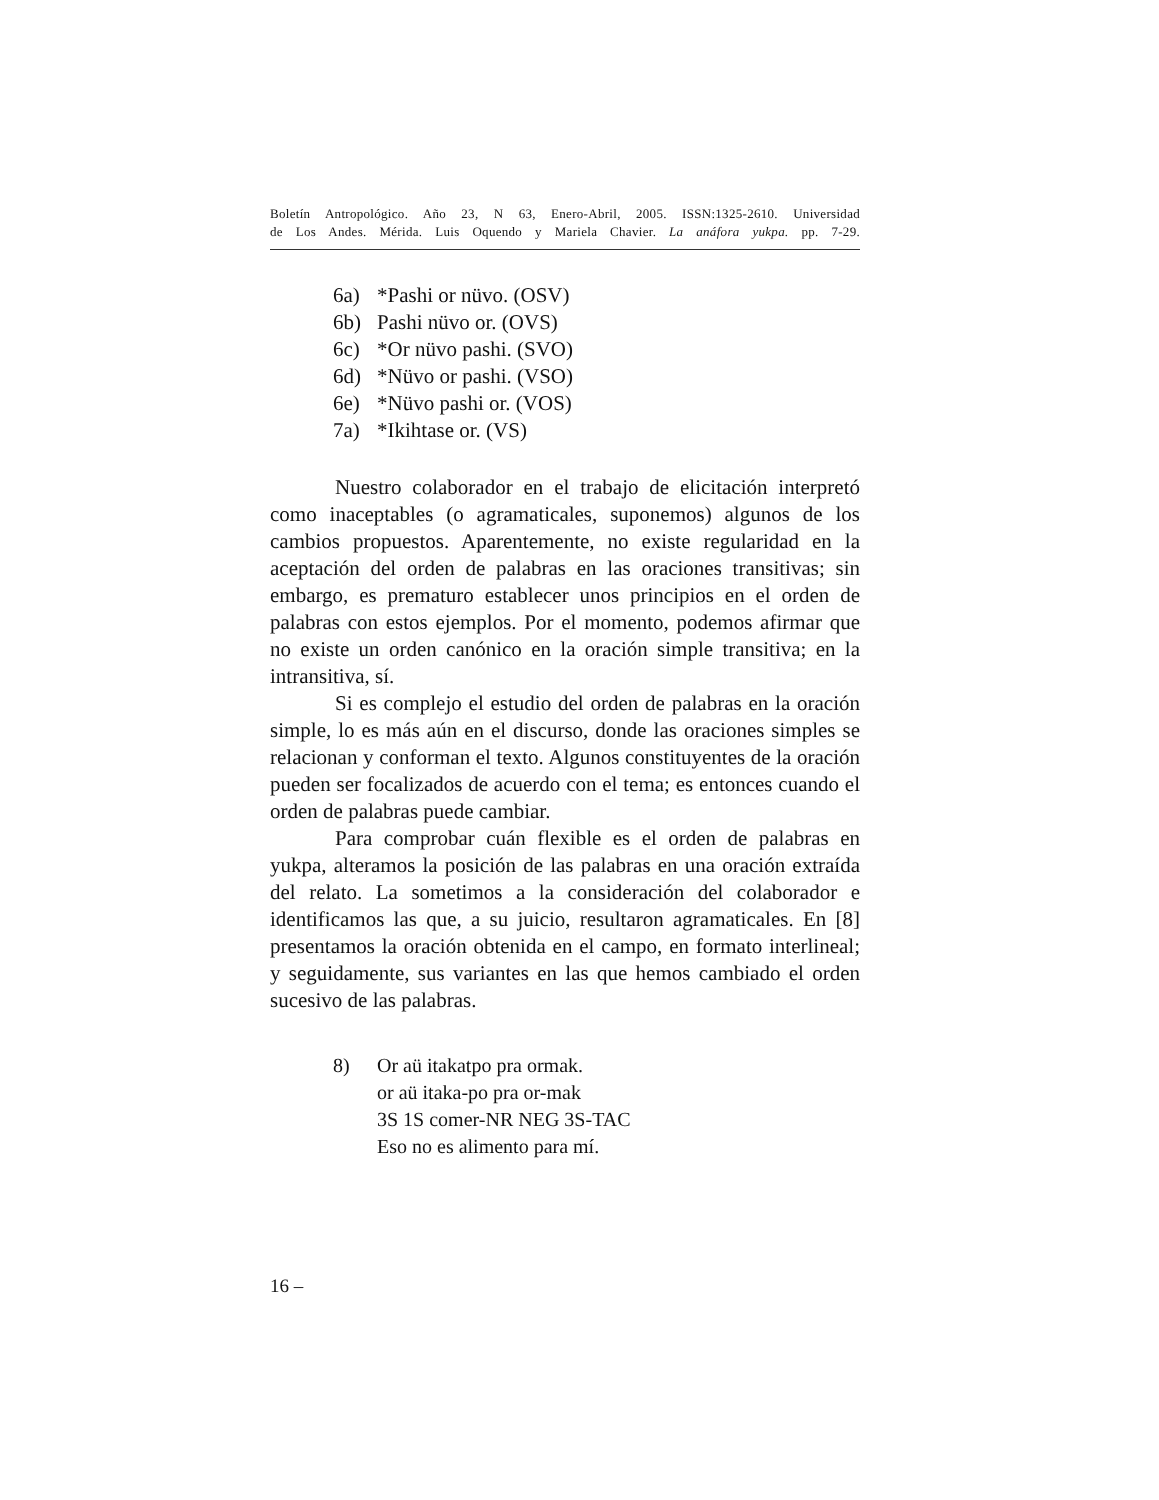Boletín Antropológico. Año 23, N 63, Enero-Abril, 2005. ISSN:1325-2610. Universidad
de Los Andes. Mérida. Luis Oquendo y Mariela Chavier. La anáfora yukpa. pp. 7-29.
6a) *Pashi or nüvo. (OSV)
6b) Pashi nüvo or. (OVS)
6c) *Or nüvo pashi. (SVO)
6d) *Nüvo or pashi. (VSO)
6e) *Nüvo pashi or. (VOS)
7a) *Ikihtase or. (VS)
Nuestro colaborador en el trabajo de elicitación interpretó como inaceptables (o agramaticales, suponemos) algunos de los cambios propuestos. Aparentemente, no existe regularidad en la aceptación del orden de palabras en las oraciones transitivas; sin embargo, es prematuro establecer unos principios en el orden de palabras con estos ejemplos. Por el momento, podemos afirmar que no existe un orden canónico en la oración simple transitiva; en la intransitiva, sí.
Si es complejo el estudio del orden de palabras en la oración simple, lo es más aún en el discurso, donde las oraciones simples se relacionan y conforman el texto. Algunos constituyentes de la oración pueden ser focalizados de acuerdo con el tema; es entonces cuando el orden de palabras puede cambiar.
Para comprobar cuán flexible es el orden de palabras en yukpa, alteramos la posición de las palabras en una oración extraída del relato. La sometimos a la consideración del colaborador e identificamos las que, a su juicio, resultaron agramaticales. En [8] presentamos la oración obtenida en el campo, en formato interlineal; y seguidamente, sus variantes en las que hemos cambiado el orden sucesivo de las palabras.
8) Or aü itakatpo pra ormak.
or aü itaka-po pra or-mak
3S 1S comer-NR NEG 3S-TAC
Eso no es alimento para mí.
16 –